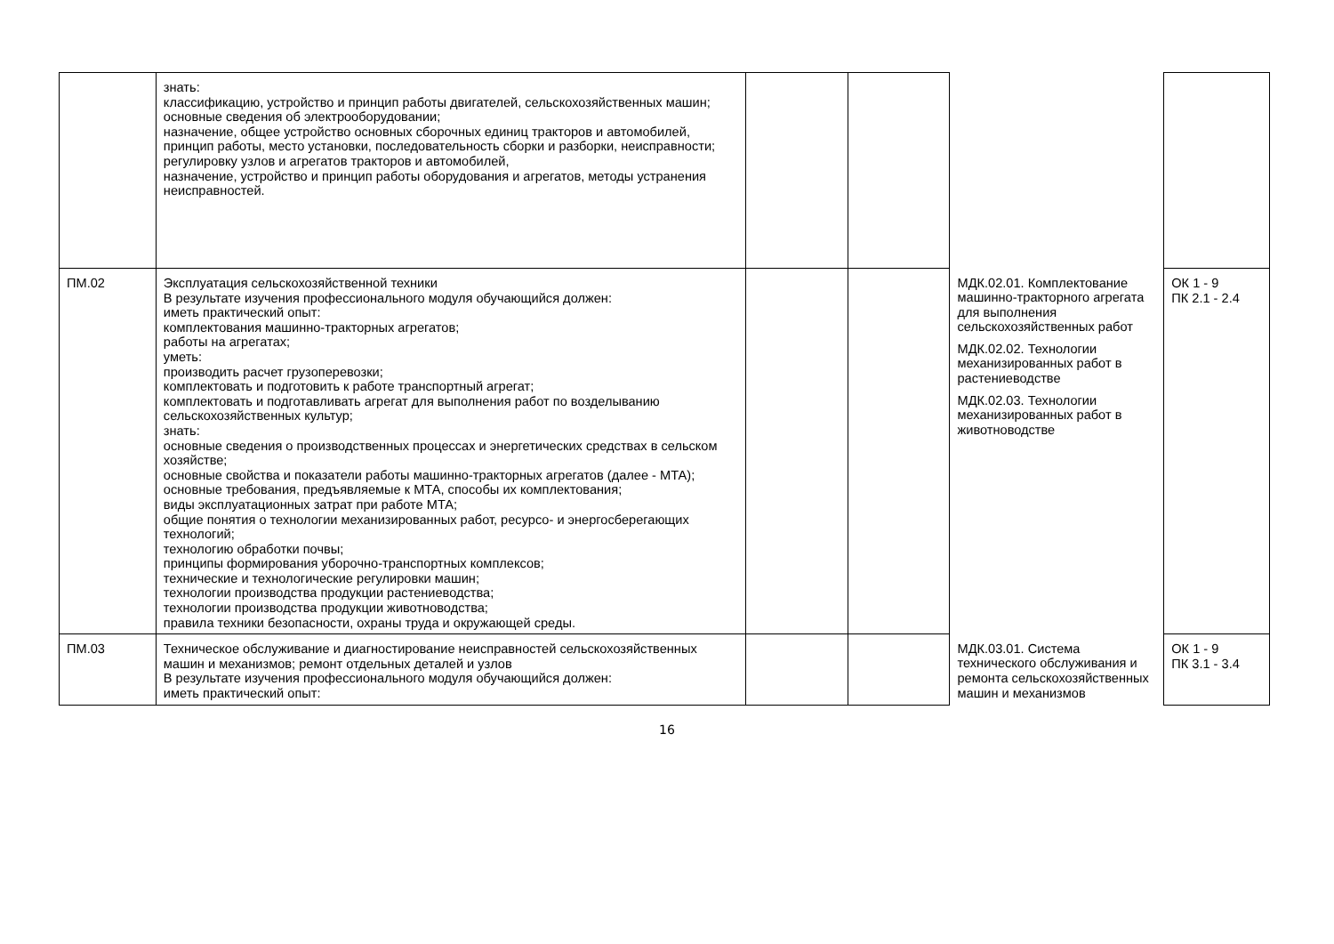| | знать: классификацию, устройство и принцип работы двигателей, сельскохозяйственных машин; основные сведения об электрооборудовании; назначение, общее устройство основных сборочных единиц тракторов и автомобилей, принцип работы, место установки, последовательность сборки и разборки, неисправности; регулировку узлов и агрегатов тракторов и автомобилей, назначение, устройство и принцип работы оборудования и агрегатов, методы устранения неисправностей. | | | | |
| ПМ.02 | Эксплуатация сельскохозяйственной техники В результате изучения профессионального модуля обучающийся должен: иметь практический опыт: комплектования машинно-тракторных агрегатов; работы на агрегатах; уметь: производить расчет грузоперевозки; комплектовать и подготовить к работе транспортный агрегат; комплектовать и подготавливать агрегат для выполнения работ по возделыванию сельскохозяйственных культур; знать: основные сведения о производственных процессах и энергетических средствах в сельском хозяйстве; основные свойства и показатели работы машинно-тракторных агрегатов (далее - МТА); основные требования, предъявляемые к МТА, способы их комплектования; виды эксплуатационных затрат при работе МТА; общие понятия о технологии механизированных работ, ресурсо- и энергосберегающих технологий; технологию обработки почвы; принципы формирования уборочно-транспортных комплексов; технические и технологические регулировки машин; технологии производства продукции растениеводства; технологии производства продукции животноводства; правила техники безопасности, охраны труда и окружающей среды. | | | МДК.02.01. Комплектование машинно-тракторного агрегата для выполнения сельскохозяйственных работ МДК.02.02. Технологии механизированных работ в растениеводстве МДК.02.03. Технологии механизированных работ в животноводстве | ОК 1 - 9 ПК 2.1 - 2.4 |
| ПМ.03 | Техническое обслуживание и диагностирование неисправностей сельскохозяйственных машин и механизмов; ремонт отдельных деталей и узлов В результате изучения профессионального модуля обучающийся должен: иметь практический опыт: | | | МДК.03.01. Система технического обслуживания и ремонта сельскохозяйственных машин и механизмов | ОК 1 - 9 ПК 3.1 - 3.4 |
16